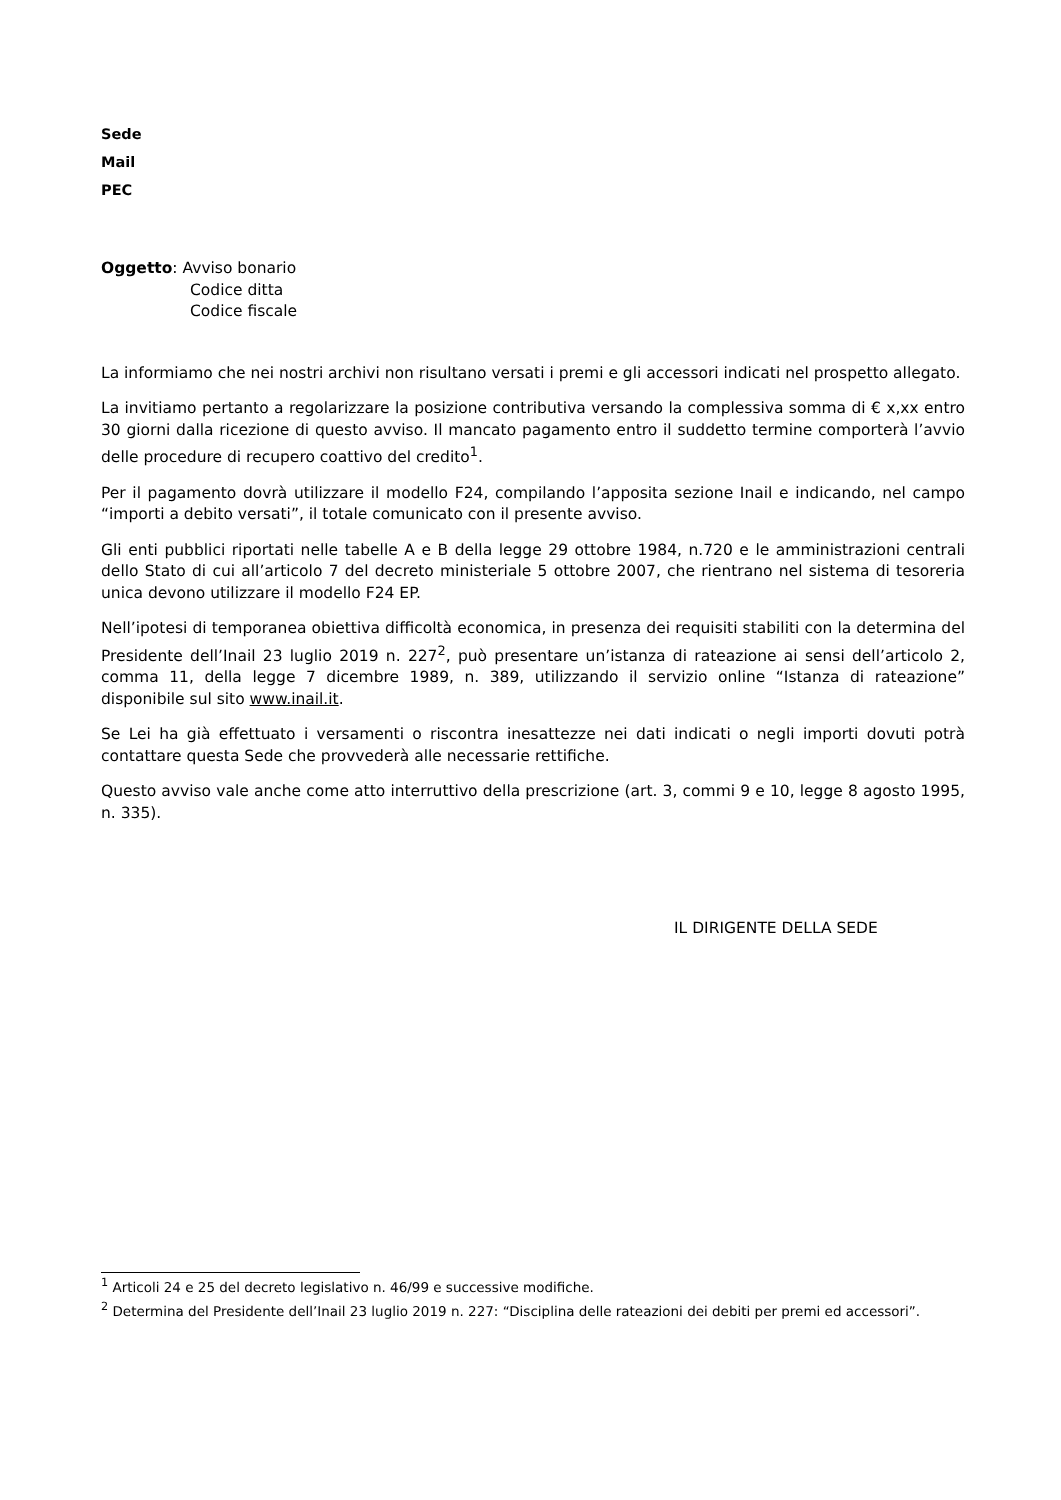Sede
Mail
PEC
Oggetto: Avviso bonario
Codice ditta
Codice fiscale
La informiamo che nei nostri archivi non risultano versati i premi e gli accessori indicati nel prospetto allegato.
La invitiamo pertanto a regolarizzare la posizione contributiva versando la complessiva somma di € x,xx entro 30 giorni dalla ricezione di questo avviso. Il mancato pagamento entro il suddetto termine comporterà l’avvio delle procedure di recupero coattivo del credito<sup>1</sup>.
Per il pagamento dovrà utilizzare il modello F24, compilando l’apposita sezione Inail e indicando, nel campo “importi a debito versati”, il totale comunicato con il presente avviso.
Gli enti pubblici riportati nelle tabelle A e B della legge 29 ottobre 1984, n.720 e le amministrazioni centrali dello Stato di cui all’articolo 7 del decreto ministeriale 5 ottobre 2007, che rientrano nel sistema di tesoreria unica devono utilizzare il modello F24 EP.
Nell’ipotesi di temporanea obiettiva difficoltà economica, in presenza dei requisiti stabiliti con la determina del Presidente dell’Inail 23 luglio 2019 n. 227<sup>2</sup>, può presentare un’istanza di rateazione ai sensi dell’articolo 2, comma 11, della legge 7 dicembre 1989, n. 389, utilizzando il servizio online “Istanza di rateazione” disponibile sul sito www.inail.it.
Se Lei ha già effettuato i versamenti o riscontra inesattezze nei dati indicati o negli importi dovuti potrà contattare questa Sede che provvederà alle necessarie rettifiche.
Questo avviso vale anche come atto interruttivo della prescrizione (art. 3, commi 9 e 10, legge 8 agosto 1995, n. 335).
IL DIRIGENTE DELLA SEDE
<sup>1</sup> Articoli 24 e 25 del decreto legislativo n. 46/99 e successive modifiche.
<sup>2</sup> Determina del Presidente dell’Inail 23 luglio 2019 n. 227: “Disciplina delle rateazioni dei debiti per premi ed accessori”.